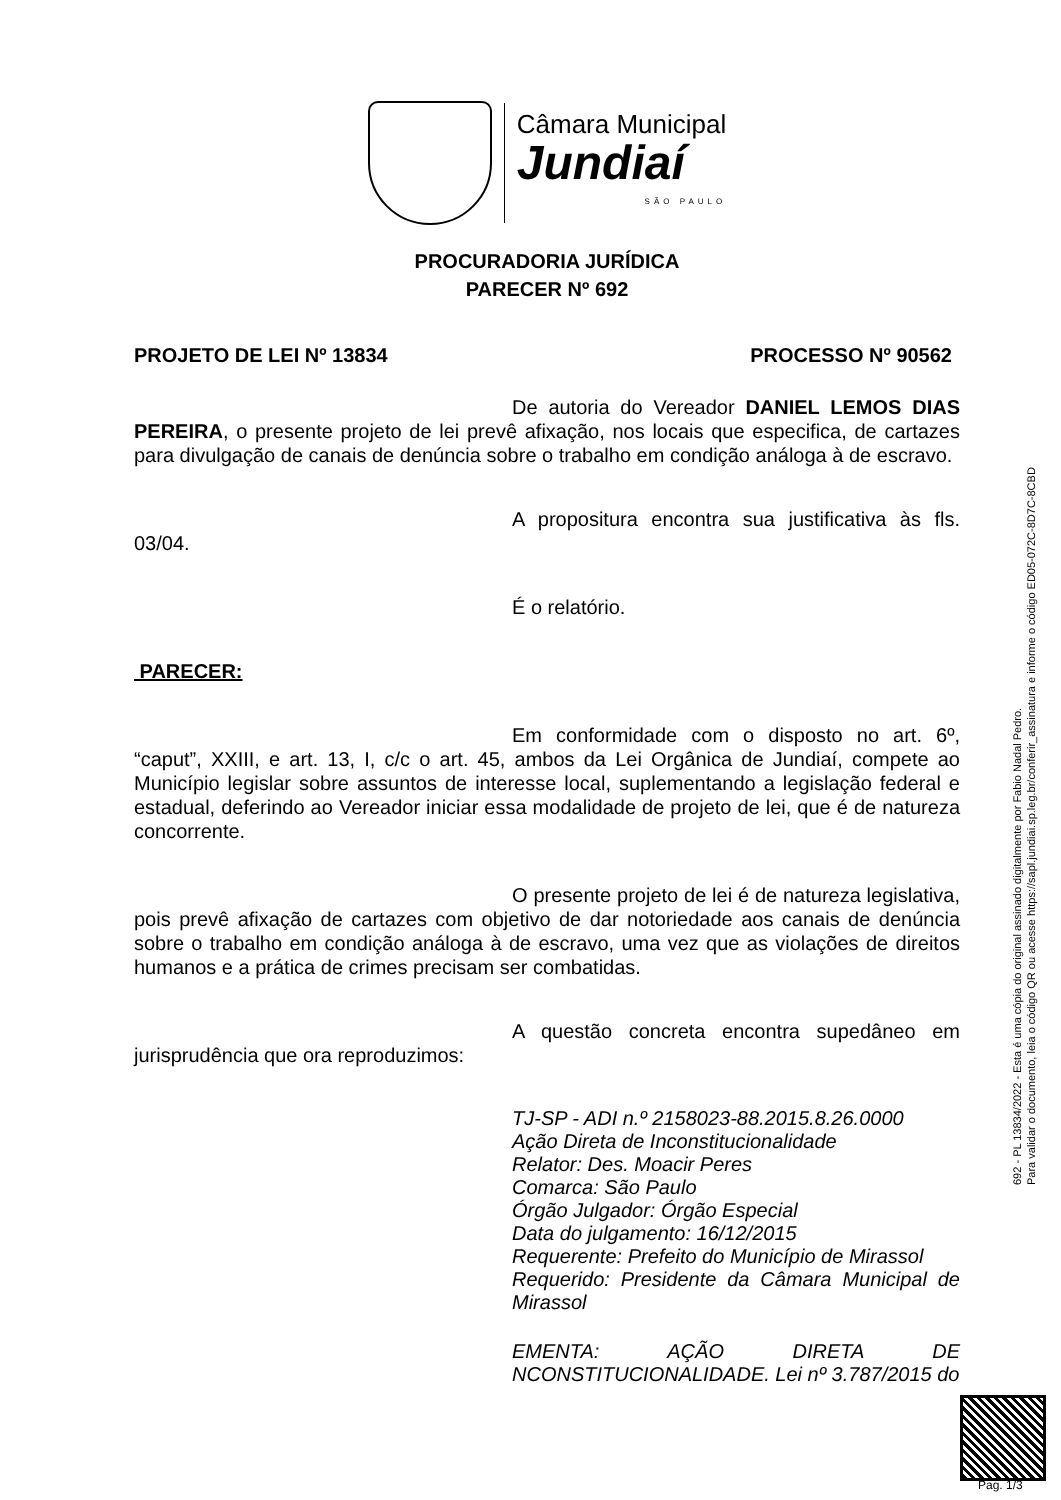Câmara Municipal
Jundiaí
SÃO PAULO
PROCURADORIA JURÍDICA
PARECER Nº 692
PROJETO DE LEI Nº 13834 PROCESSO Nº 90562
De autoria do Vereador DANIEL LEMOS DIAS PEREIRA, o presente projeto de lei prevê afixação, nos locais que especifica, de cartazes para divulgação de canais de denúncia sobre o trabalho em condição análoga à de escravo.
A propositura encontra sua justificativa às fls. 03/04.
É o relatório.
PARECER:
Em conformidade com o disposto no art. 6º, “caput”, XXIII, e art. 13, I, c/c o art. 45, ambos da Lei Orgânica de Jundiaí, compete ao Município legislar sobre assuntos de interesse local, suplementando a legislação federal e estadual, deferindo ao Vereador iniciar essa modalidade de projeto de lei, que é de natureza concorrente.
O presente projeto de lei é de natureza legislativa, pois prevê afixação de cartazes com objetivo de dar notoriedade aos canais de denúncia sobre o trabalho em condição análoga à de escravo, uma vez que as violações de direitos humanos e a prática de crimes precisam ser combatidas.
A questão concreta encontra supedâneo em jurisprudência que ora reproduzimos:
TJ-SP - ADI n.º 2158023-88.2015.8.26.0000
Ação Direta de Inconstitucionalidade
Relator: Des. Moacir Peres
Comarca: São Paulo
Órgão Julgador: Órgão Especial
Data do julgamento: 16/12/2015
Requerente: Prefeito do Município de Mirassol
Requerido: Presidente da Câmara Municipal de Mirassol
EMENTA: AÇÃO DIRETA DE NCONSTITUCIONALIDADE. Lei nº 3.787/2015 do
692 - PL 13834/2022 - Esta é uma cópia do original assinado digitalmente por Fabio Nadal Pedro.
Para validar o documento, leia o código QR ou acesse https://sapl.jundiai.sp.leg.br/conferir_assinatura e informe o código ED05-072C-8D7C-8CBD
Pag. 1/3